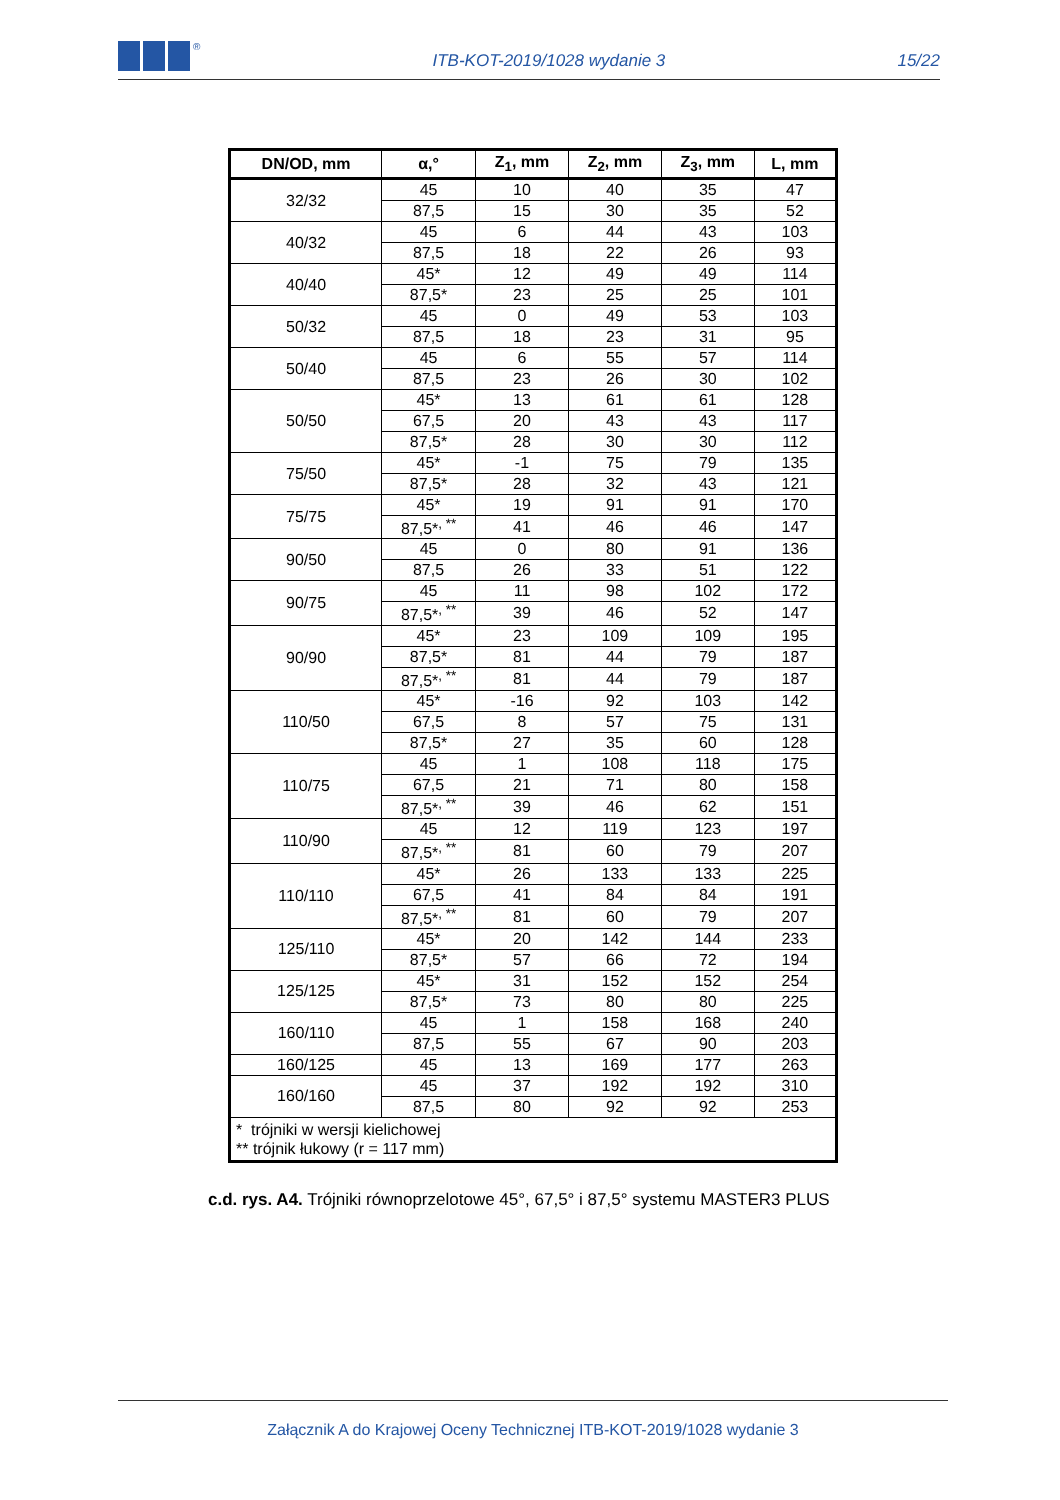<sup>®</sup>
ITB-KOT-2019/1028 wydanie 3
15/22
| DN/OD, mm | α,° | Z<sub>1</sub>, mm | Z<sub>2</sub>, mm | Z<sub>3</sub>, mm | L, mm |
| --- | --- | --- | --- | --- | --- |
| 32/32 | 45 | 10 | 40 | 35 | 47 |
| | 87,5 | 15 | 30 | 35 | 52 |
| 40/32 | 45 | 6 | 44 | 43 | 103 |
| | 87,5 | 18 | 22 | 26 | 93 |
| 40/40 | 45* | 12 | 49 | 49 | 114 |
| | 87,5* | 23 | 25 | 25 | 101 |
| 50/32 | 45 | 0 | 49 | 53 | 103 |
| | 87,5 | 18 | 23 | 31 | 95 |
| 50/40 | 45 | 6 | 55 | 57 | 114 |
| | 87,5 | 23 | 26 | 30 | 102 |
| 50/50 | 45* | 13 | 61 | 61 | 128 |
| | 67,5 | 20 | 43 | 43 | 117 |
| | 87,5* | 28 | 30 | 30 | 112 |
| 75/50 | 45* | -1 | 75 | 79 | 135 |
| | 87,5* | 28 | 32 | 43 | 121 |
| 75/75 | 45* | 19 | 91 | 91 | 170 |
| | 87,5*<sup>, **</sup> | 41 | 46 | 46 | 147 |
| 90/50 | 45 | 0 | 80 | 91 | 136 |
| | 87,5 | 26 | 33 | 51 | 122 |
| 90/75 | 45 | 11 | 98 | 102 | 172 |
| | 87,5*<sup>, **</sup> | 39 | 46 | 52 | 147 |
| 90/90 | 45* | 23 | 109 | 109 | 195 |
| | 87,5* | 81 | 44 | 79 | 187 |
| | 87,5*<sup>, **</sup> | 81 | 44 | 79 | 187 |
| 110/50 | 45* | -16 | 92 | 103 | 142 |
| | 67,5 | 8 | 57 | 75 | 131 |
| | 87,5* | 27 | 35 | 60 | 128 |
| 110/75 | 45 | 1 | 108 | 118 | 175 |
| | 67,5 | 21 | 71 | 80 | 158 |
| | 87,5*<sup>, **</sup> | 39 | 46 | 62 | 151 |
| 110/90 | 45 | 12 | 119 | 123 | 197 |
| | 87,5*<sup>, **</sup> | 81 | 60 | 79 | 207 |
| 110/110 | 45* | 26 | 133 | 133 | 225 |
| | 67,5 | 41 | 84 | 84 | 191 |
| | 87,5*<sup>, **</sup> | 81 | 60 | 79 | 207 |
| 125/110 | 45* | 20 | 142 | 144 | 233 |
| | 87,5* | 57 | 66 | 72 | 194 |
| 125/125 | 45* | 31 | 152 | 152 | 254 |
| | 87,5* | 73 | 80 | 80 | 225 |
| 160/110 | 45 | 1 | 158 | 168 | 240 |
| | 87,5 | 55 | 67 | 90 | 203 |
| 160/125 | 45 | 13 | 169 | 177 | 263 |
| 160/160 | 45 | 37 | 192 | 192 | 310 |
| | 87,5 | 80 | 92 | 92 | 253 |
| * trójniki w wersji kielichowej ** trójnik łukowy (r = 117 mm) | | | | | |
c.d. rys. A4. Trójniki równoprzelotowe 45°, 67,5° i 87,5° systemu MASTER3 PLUS
Załącznik A do Krajowej Oceny Technicznej ITB-KOT-2019/1028 wydanie 3